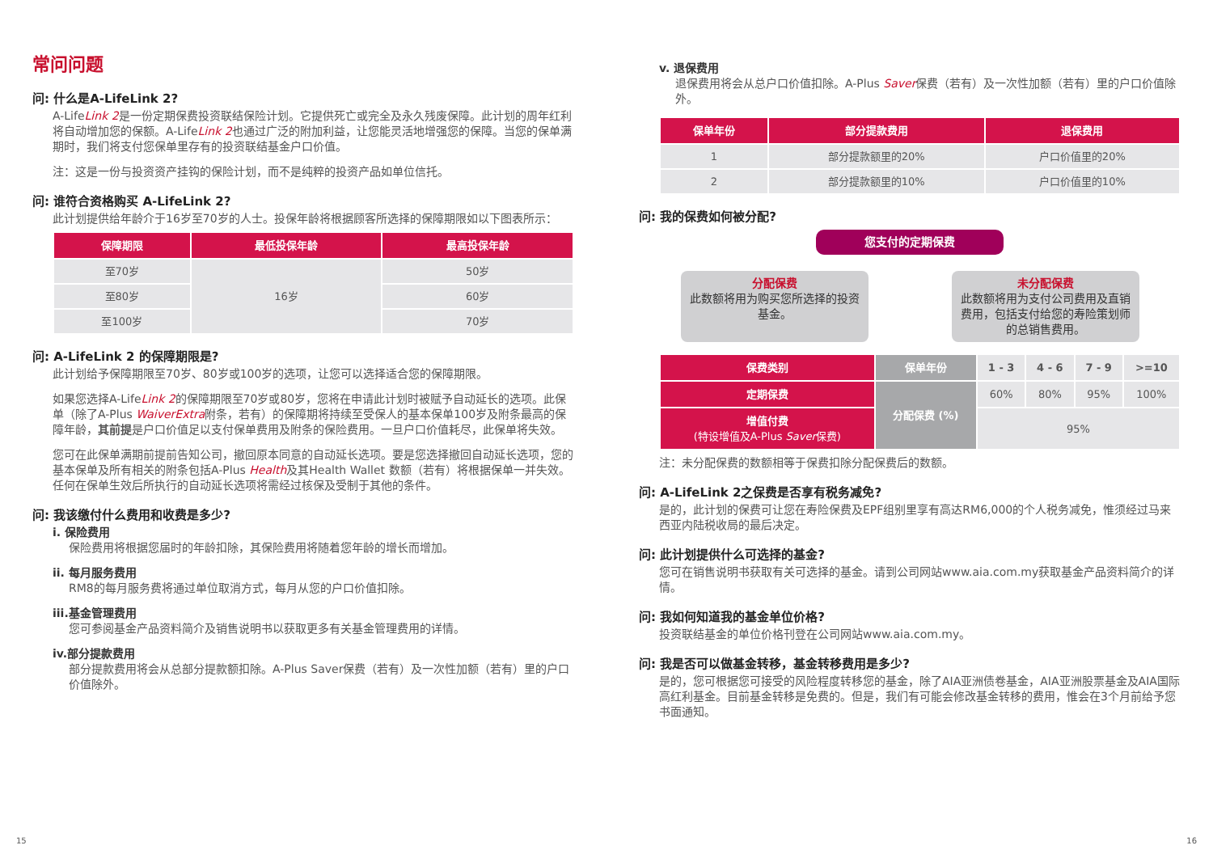常问问题
问: 什么是A-LifeLink 2?
A-LifeLink 2是一份定期保费投资联结保险计划。它提供死亡或完全及永久残废保障。此计划的周年红利将自动增加您的保额。A-LifeLink 2也通过广泛的附加利益，让您能灵活地增强您的保障。当您的保单满期时，我们将支付您保单里存有的投资联结基金户口价值。
注：这是一份与投资资产挂钩的保险计划，而不是纯粹的投资产品如单位信托。
问: 谁符合资格购买 A-LifeLink 2?
此计划提供给年龄介于16岁至70岁的人士。投保年龄将根据顾客所选择的保障期限如以下图表所示：
| 保障期限 | 最低投保年龄 | 最高投保年龄 |
| --- | --- | --- |
| 至70岁 | 16岁 | 50岁 |
| 至80岁 | | 60岁 |
| 至100岁 | | 70岁 |
问: A-LifeLink 2 的保障期限是?
此计划给予保障期限至70岁、80岁或100岁的选项，让您可以选择适合您的保障期限。
如果您选择A-LifeLink 2的保障期限至70岁或80岁，您将在申请此计划时被赋予自动延长的选项。此保单（除了A-Plus WaiverExtra附条，若有）的保障期将持续至受保人的基本保单100岁及附条最高的保障年龄，其前提是户口价值足以支付保单费用及附条的保险费用。一旦户口价值耗尽，此保单将失效。
您可在此保单满期前提前告知公司，撤回原本同意的自动延长选项。要是您选择撤回自动延长选项，您的基本保单及所有相关的附条包括A-Plus Health及其Health Wallet 数额（若有）将根据保单一并失效。任何在保单生效后所执行的自动延长选项将需经过核保及受制于其他的条件。
问: 我该缴付什么费用和收费是多少?
i. 保险费用
保险费用将根据您届时的年龄扣除，其保险费用将随着您年龄的增长而增加。
ii. 每月服务费用
RM8的每月服务费将通过单位取消方式，每月从您的户口价值扣除。
iii.基金管理费用
您可参阅基金产品资料简介及销售说明书以获取更多有关基金管理费用的详情。
iv.部分提款费用
部分提款费用将会从总部分提款额扣除。A-Plus Saver保费（若有）及一次性加额（若有）里的户口价值除外。
v. 退保费用
退保费用将会从总户口价值扣除。A-Plus Saver保费（若有）及一次性加额（若有）里的户口价值除外。
| 保单年份 | 部分提款费用 | 退保费用 |
| --- | --- | --- |
| 1 | 部分提款额里的20% | 户口价值里的20% |
| 2 | 部分提款额里的10% | 户口价值里的10% |
问: 我的保费如何被分配?
您支付的定期保费
分配保费
此数额将用为购买您所选择的投资基金。
未分配保费
此数额将用为支付公司费用及直销费用，包括支付给您的寿险策划师的总销售费用。
| 保费类别 | 保单年份 | 1 - 3 | 4 - 6 | 7 - 9 | >=10 |
| 定期保费 | 分配保费 (%) | 60% | 80% | 95% | 100% |
| 增值付费 (特设增值及A-Plus Saver 保费) | | 95% | | | |
注：未分配保费的数额相等于保费扣除分配保费后的数额。
问: A-LifeLink 2之保费是否享有税务减免?
是的，此计划的保费可让您在寿险保费及EPF组别里享有高达RM6,000的个人税务减免，惟须经过马来西亚内陆税收局的最后决定。
问: 此计划提供什么可选择的基金?
您可在销售说明书获取有关可选择的基金。请到公司网站www.aia.com.my获取基金产品资料简介的详情。
问: 我如何知道我的基金单位价格?
投资联结基金的单位价格刊登在公司网站www.aia.com.my。
问: 我是否可以做基金转移，基金转移费用是多少?
是的，您可根据您可接受的风险程度转移您的基金，除了AIA亚洲债卷基金，AIA亚洲股票基金及AIA国际高红利基金。目前基金转移是免费的。但是，我们有可能会修改基金转移的费用，惟会在3个月前给予您书面通知。
15 16